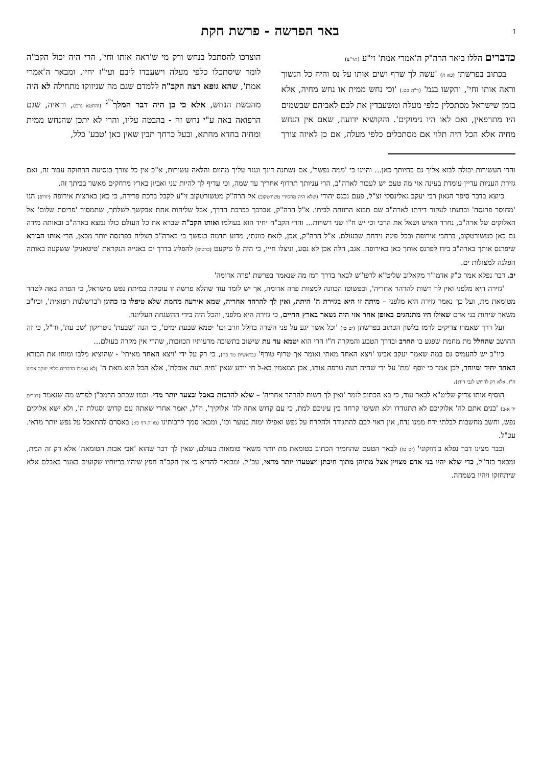ו
באר הפרשה - פרשת חקת
כדברים הללו ביאר הרה"ק ה'אמרי אמת' זי"ע (תר"צ)
בכתוב בפרשתן (כא ח) 'עשה לך שרף ושים אותו על נס והיה כל הנשוך וראה אותו וחי', והקשו בגמ' (ר"ה כט.) 'וכי נחש ממית או נחש מחיה, אלא בזמן שישראל מסתכלין כלפי מעלה ומשעבדין את לבם לאביהם שבשמים היו מתרפאין, ואם לאו היו נימוקים'. והקושיא ידועה, שאם אין הנחש מחיה אלא הכל היה תלוי אם מסתכלים כלפי מעלה, אם כן לאיזה צורך הוצרכו להסתכל בנחש ורק מי ש'ראה אותו וחי', הרי היה יכול הקב"ה לומר שיסתכלו כלפי מעלה וישעבדו ליבם ועי"ז יחיו. ומבאר ה'אמרי אמת', שהא גופא רצה הקב"ה ללמדם שגם מה שניזוקו מתחילה לא היה מהכשת הנחש, אלא כי כן היה דבר המלך<sup>י"ג</sup> (והחטא גרם), וראיה, שגם הרפואה באה ע"י נחש זה - בהבטה עליו, והרי לא יתכן שהנחש ממית ומחיה בחדא מחתא, ובעל כרחך תבין שאין כאן 'טבע' כלל,
והרי העשירות יכולה לבוא אליך גם בהיותך כאן... והיינו כי 'ממה נפשך', אם נשתנה דינך ונגזר עליך מהיום והלאה עשירות, א"כ אין כל צורך בנסיעה הרחוקה עבור זה, ואם גזירת העניות עדיין עומדת בעינה אזי מה טעם יש לעבור לארה"ב, הרי עניותך תרדוף אחריך עד שמה, וכי עדיף לך להיות עני ואביון בארץ מרחקים מאשר בביתך זה.
כיוצא בדבר סיפר הגאון רבי יעקב גאלינסקי זצ"ל, פעם נכנס יהודי (שלא היה מחסידי טשורטקוב) אל הרה"ק מטשורטקוב זי"ע לקבל ברכת פרידה, כי כאן בארצות אירופה (יורופ) הנו 'מחוסר פרנסה' ובדעתו לעקור דירתו לארה"ב שם תבוא הרווחה לביתו. א"ל הרה"ק, אברכך בברכת הדרך, אבל שליחות אחת אבקשך לשלחך, שתמסור 'פריסת שלום' אל האלוקים של ארה"ב, נחרד האיש ושאל את הרבי וכי יש ח"ו שני רשויות... והרי הקב"ה יחיד הוא בעולמו ואותו הקב"ה שברא את כל העולם כולו נמצא בארה"ב ובאותה מידה גם כאן בטשורטקוב, ברחבי אירופה ובכל פינה נידחת שבעולם. א"ל הרה"ק, אכן, לזאת כוונתי, מדוע תדמה בנפשך כי בארה"ב תצליח בפרנסה יותר מכאן, הרי אותו הבורא שיפרנס אותך בארה"ב בידו לפרנס אותך כאן באירופה. אגב, הלה אכן לא נסע, וניצלו חייו, כי היה לו טיקעט (כרטיס) להפליג בדרך ים באנייה הנקראת 'טיטאניק' ששקעה באותה הפלגה למצולות ים.
יב. דבר נפלא אמר כ"ק אדמו"ר מקאלוב שליט"א לרפו"ש לבאר בדרך רמז מה שנאמר בפרשת 'פרה אדומה'
'גזירה היא מלפני ואין לך רשות להרהר אחריה', ובפשוטו הכוונה למצוות פרה אדומה, אך יש לומר עוד שהלא פרשה זו עוסקת במיתת נפש מישראל, כי הפרה באה לטהר מטומאת מת, ועל כך נאמר גזירה היא מלפני – מיתה זו היא בגזירת ה' היתה, ואין לך להרהר אחריה, שמא אירעה מחמת שלא טיפלו בו כהוגן ו'ברשלנות רפואית', וכיו"ב משאר שיחות בני אדם שאילו היו מתנהגים באופן אחר אזי היה נשאר בארץ החיים, כי גזירה היא מלפני, והכל היה בידי ההשגחה העליונה.
ועל דרך שאמרו צדיקים לרמז בלשון הכתוב בפרשתן (יט טז) 'וכל אשר יגע על פני השדה בחלל חרב וכו' יטמא שבעת ימים', כי הנה 'שבעת' נוטריקון 'שב עת', ור"ל, כי זה החושב שהחלל מת מחמת שפגע בו החרב ובדרך הטבע והמקרה ח"ו הרי הוא יטמא עד עת שישוב בתשובה מדעותיו הכוזבות, שהרי אין מקרה בעולם...
כיו"ב יש להעמיס גם במה שאמר יעקב אבינו 'ויצא האחד מאתי ואומר אך טרוף טורף' (בראשית מד כח), כי רק על ידי 'ויצא האחד מאיתי' - שהוציא מלבו ומוחו את הבורא האחד יחיד ומיוחד, לכן אמר כי יוסף 'מת' על ידי שחיה רעה טרפה אותו, אכן המאמין בא-ל חי יודע שאין 'חיה רעה אוכלת', אלא הכל הוא מאת ה' (לא נאמרו הדברים כלפי יעקב אבינו ח"ו, אלא רק לדרוש לגבי דידן).
הוסיף אותו צדיק שליט"א לבאר עוד, כי בא הכתוב לומר 'ואין לך רשות להרהר אחריה' – שלא להרבות באבל ובצער יותר מדי. וכמו שכתב הרמב"ן לפרש מה שנאמר (דברים יד א-ב) 'בנים אתם לה' אלוקיכם לא תתגודדו ולא תשימו קרחה בין עיניכם למת, כי עם קדוש אתה לה' אלוקיך', וז"ל, יאמר אחרי שאתה עם קדוש וסגולת ה', ולא ישא אלוקים נפש, וחשב מחשבות לבלתי ידח ממנו נדח, אין ראוי לכם להתגודד ולהקרח על נפש ואפילו ימות בנוער וכו', ומכאן סמך לרבותינו (מו"ק דף כז:) באסרם להתאבל על נפש יותר מדאי. עכ"ל.
וכבר מצינו דבר נפלא ב'חזקוני' (יט טז) לבאר הטעם שהחמיר הכתוב בטומאת מת יותר משאר טומאות בעולם, שאין לך דבר שהוא 'אבי אבות הטומאה' אלא רק זה המת, ומבאר בזה"ל, כדי שלא יהיו בני אדם מצויין אצל מתיהן מתוך חיבתן ויצטערו יותר מדאי, עכ"ל. ומבואר להדיא כי אין הקב"ה חפץ שיהיו בריותיו שקועים בצער באבלם אלא שיתחזקו ויהיו בשמחה.